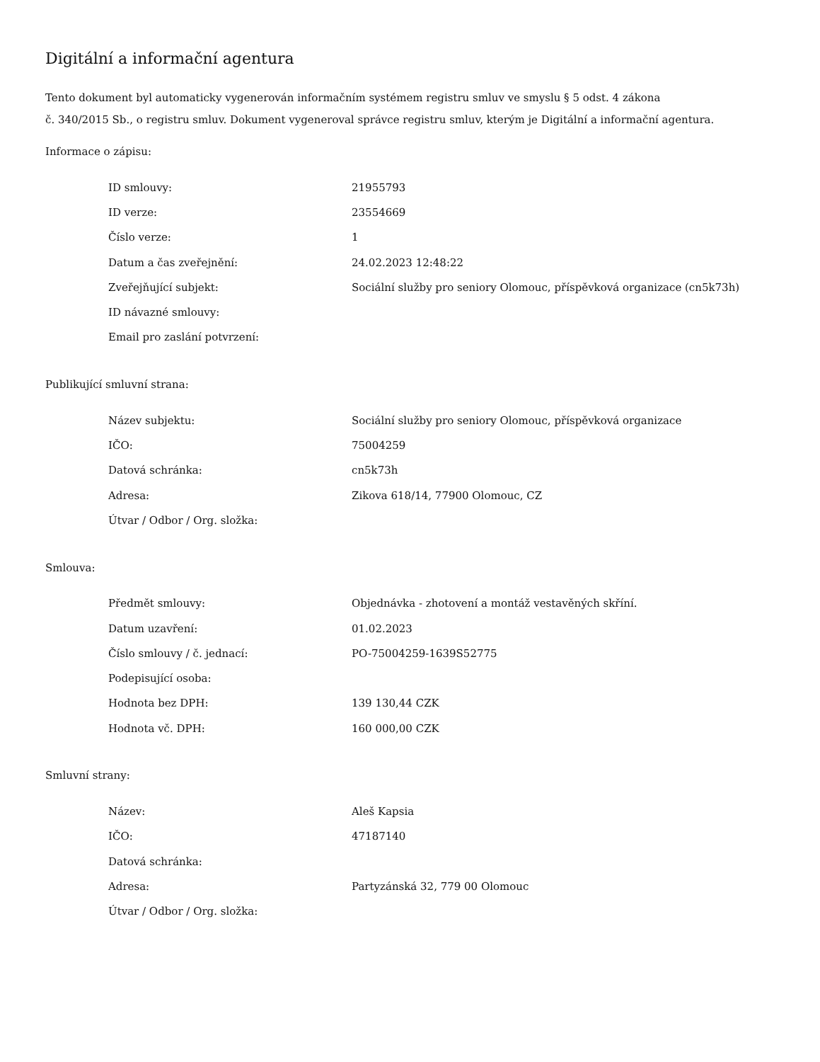Digitální a informační agentura
Tento dokument byl automaticky vygenerován informačním systémem registru smluv ve smyslu § 5 odst. 4 zákona
č. 340/2015 Sb., o registru smluv. Dokument vygeneroval správce registru smluv, kterým je Digitální a informační agentura.
Informace o zápisu:
| ID smlouvy: | 21955793 |
| ID verze: | 23554669 |
| Číslo verze: | 1 |
| Datum a čas zveřejnění: | 24.02.2023 12:48:22 |
| Zveřejňující subjekt: | Sociální služby pro seniory Olomouc, příspěvková organizace (cn5k73h) |
| ID návazné smlouvy: | |
| Email pro zaslání potvrzení: | |
Publikující smluvní strana:
| Název subjektu: | Sociální služby pro seniory Olomouc, příspěvková organizace |
| IČO: | 75004259 |
| Datová schránka: | cn5k73h |
| Adresa: | Zikova 618/14, 77900 Olomouc, CZ |
| Útvar / Odbor / Org. složka: | |
Smlouva:
| Předmět smlouvy: | Objednávka - zhotovení a montáž vestavěných skříní. |
| Datum uzavření: | 01.02.2023 |
| Číslo smlouvy / č. jednací: | PO-75004259-1639S52775 |
| Podepisující osoba: | |
| Hodnota bez DPH: | 139 130,44 CZK |
| Hodnota vč. DPH: | 160 000,00 CZK |
Smluvní strany:
| Název: | Aleš Kapsia |
| IČO: | 47187140 |
| Datová schránka: | |
| Adresa: | Partyzánská 32, 779 00 Olomouc |
| Útvar / Odbor / Org. složka: | |